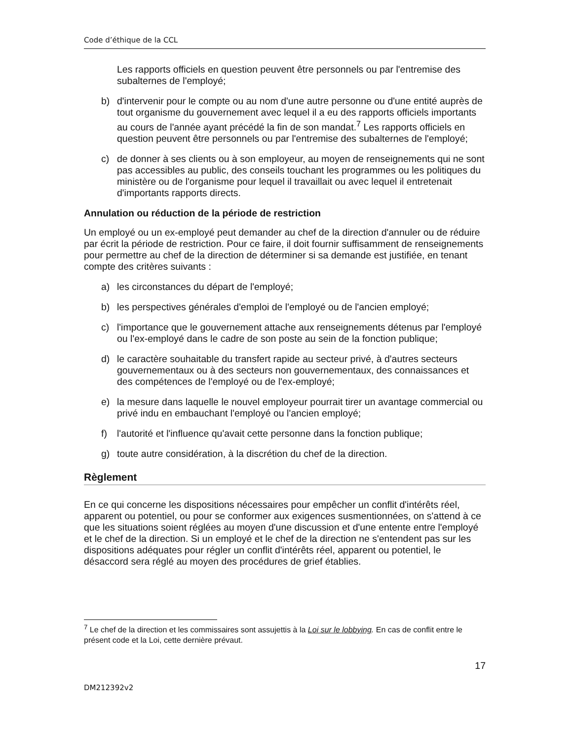Code d’éthique de la CCL
Les rapports officiels en question peuvent être personnels ou par l'entremise des subalternes de l'employé;
b) d'intervenir pour le compte ou au nom d'une autre personne ou d'une entité auprès de tout organisme du gouvernement avec lequel il a eu des rapports officiels importants au cours de l'année ayant précédé la fin de son mandat.<sup>7</sup> Les rapports officiels en question peuvent être personnels ou par l'entremise des subalternes de l'employé;
c) de donner à ses clients ou à son employeur, au moyen de renseignements qui ne sont pas accessibles au public, des conseils touchant les programmes ou les politiques du ministère ou de l'organisme pour lequel il travaillait ou avec lequel il entretenait d'importants rapports directs.
Annulation ou réduction de la période de restriction
Un employé ou un ex-employé peut demander au chef de la direction d'annuler ou de réduire par écrit la période de restriction. Pour ce faire, il doit fournir suffisamment de renseignements pour permettre au chef de la direction de déterminer si sa demande est justifiée, en tenant compte des critères suivants :
a) les circonstances du départ de l'employé;
b) les perspectives générales d'emploi de l'employé ou de l'ancien employé;
c) l'importance que le gouvernement attache aux renseignements détenus par l'employé ou l'ex-employé dans le cadre de son poste au sein de la fonction publique;
d) le caractère souhaitable du transfert rapide au secteur privé, à d'autres secteurs gouvernementaux ou à des secteurs non gouvernementaux, des connaissances et des compétences de l'employé ou de l'ex-employé;
e) la mesure dans laquelle le nouvel employeur pourrait tirer un avantage commercial ou privé indu en embauchant l'employé ou l'ancien employé;
f) l'autorité et l'influence qu'avait cette personne dans la fonction publique;
g) toute autre considération, à la discrétion du chef de la direction.
Règlement
En ce qui concerne les dispositions nécessaires pour empêcher un conflit d'intérêts réel, apparent ou potentiel, ou pour se conformer aux exigences susmentionnées, on s'attend à ce que les situations soient réglées au moyen d'une discussion et d'une entente entre l'employé et le chef de la direction. Si un employé et le chef de la direction ne s'entendent pas sur les dispositions adéquates pour régler un conflit d'intérêts réel, apparent ou potentiel, le désaccord sera réglé au moyen des procédures de grief établies.
<sup>7</sup> Le chef de la direction et les commissaires sont assujettis à la Loi sur le lobbying. En cas de conflit entre le présent code et la Loi, cette dernière prévaut.
17
DM212392v2